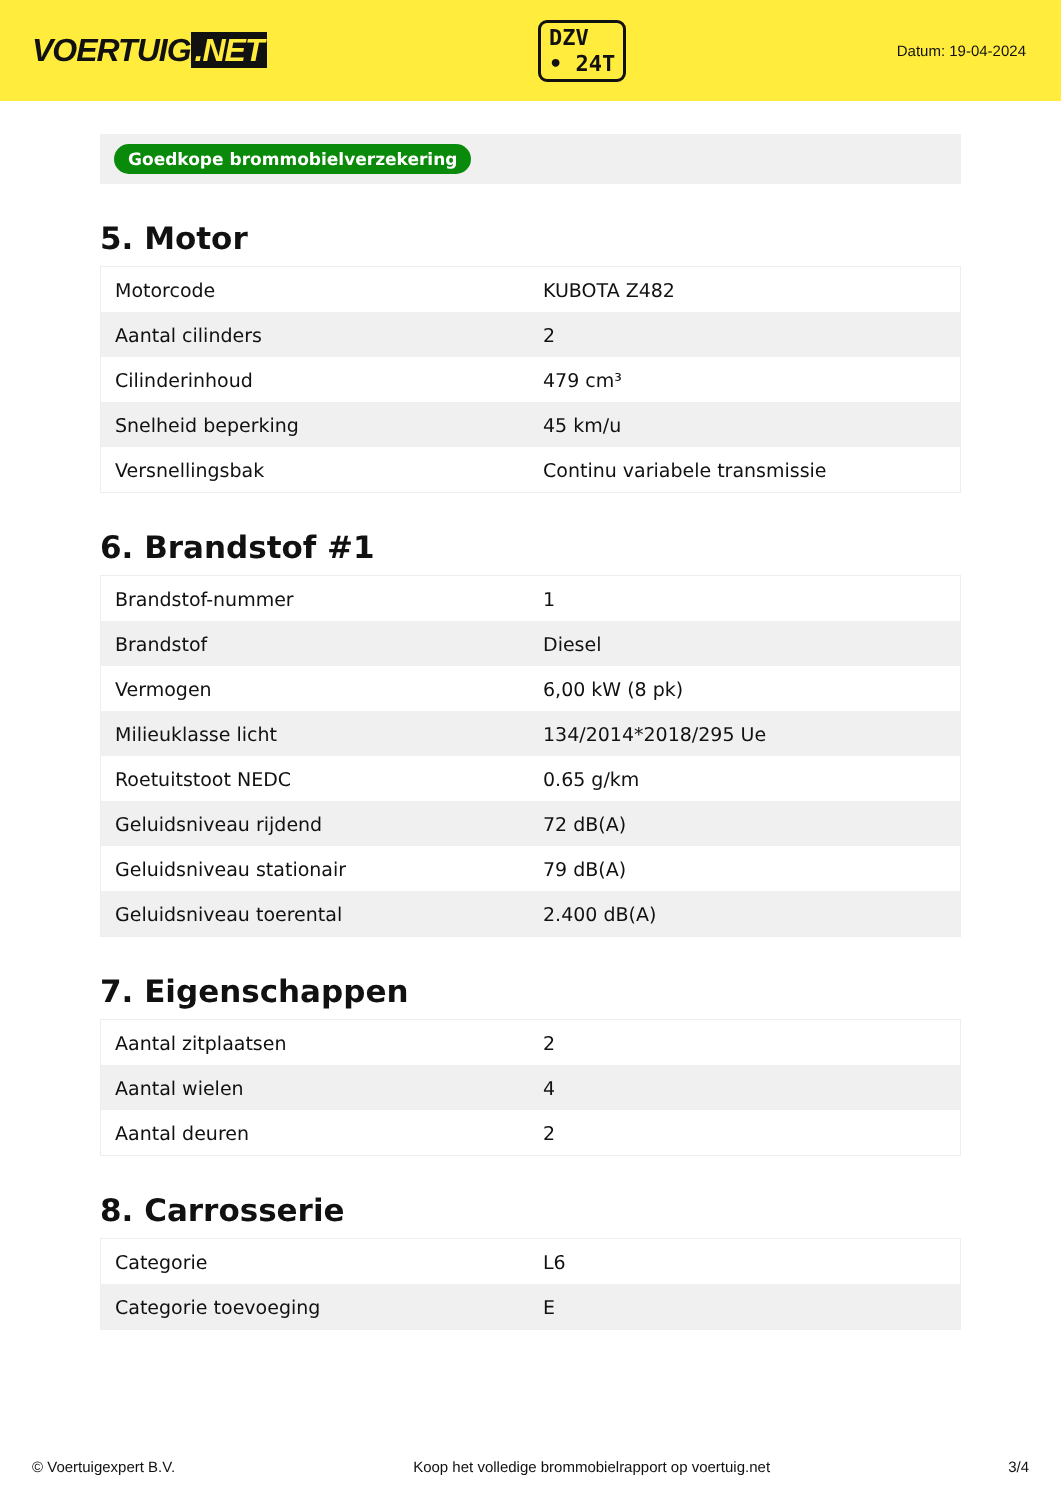VOERTUIG.NET
DZV
• 24T
Datum: 19-04-2024
Goedkope brommobielverzekering
5. Motor
| Motorcode | KUBOTA Z482 |
| Aantal cilinders | 2 |
| Cilinderinhoud | 479 cm³ |
| Snelheid beperking | 45 km/u |
| Versnellingsbak | Continu variabele transmissie |
6. Brandstof #1
| Brandstof-nummer | 1 |
| Brandstof | Diesel |
| Vermogen | 6,00 kW (8 pk) |
| Milieuklasse licht | 134/2014*2018/295 Ue |
| Roetuitstoot NEDC | 0.65 g/km |
| Geluidsniveau rijdend | 72 dB(A) |
| Geluidsniveau stationair | 79 dB(A) |
| Geluidsniveau toerental | 2.400 dB(A) |
7. Eigenschappen
| Aantal zitplaatsen | 2 |
| Aantal wielen | 4 |
| Aantal deuren | 2 |
8. Carrosserie
| Categorie | L6 |
| Categorie toevoeging | E |
© Voertuigexpert B.V. Koop het volledige brommobielrapport op voertuig.net 3/4